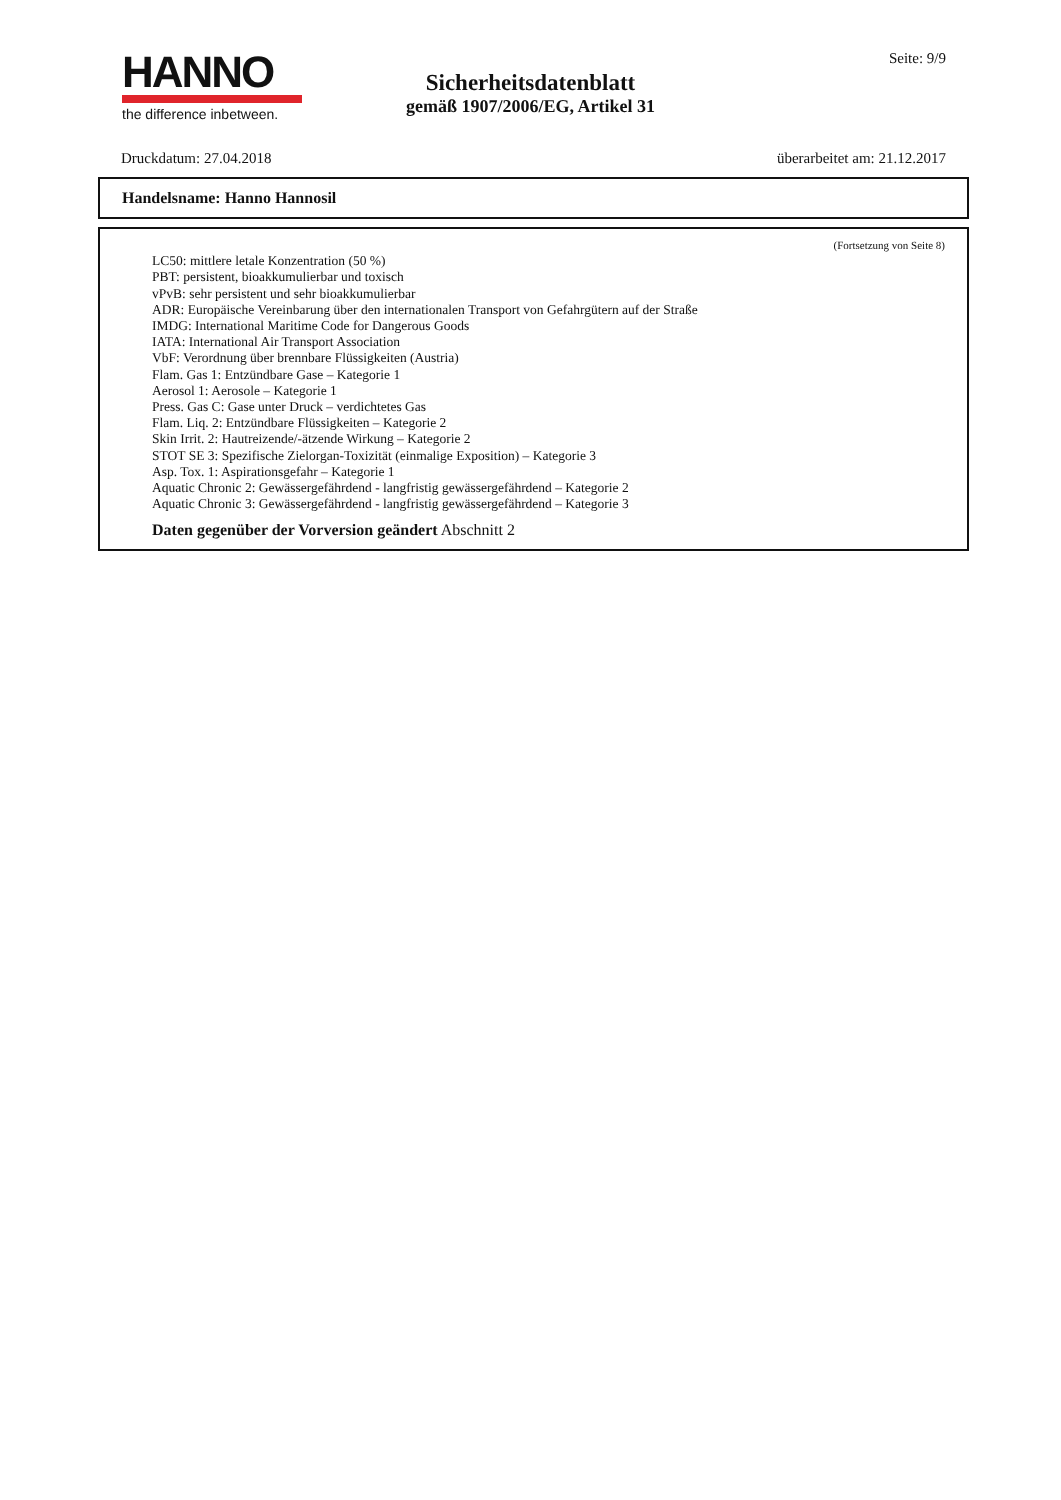HANNO
the difference inbetween.
Sicherheitsdatenblatt
gemäß 1907/2006/EG, Artikel 31
Seite: 9/9
Druckdatum: 27.04.2018 überarbeitet am: 21.12.2017
Handelsname: Hanno Hannosil
(Fortsetzung von Seite 8)
LC50: mittlere letale Konzentration (50 %)
PBT: persistent, bioakkumulierbar und toxisch
vPvB: sehr persistent und sehr bioakkumulierbar
ADR: Europäische Vereinbarung über den internationalen Transport von Gefahrgütern auf der Straße
IMDG: International Maritime Code for Dangerous Goods
IATA: International Air Transport Association
VbF: Verordnung über brennbare Flüssigkeiten (Austria)
Flam. Gas 1: Entzündbare Gase – Kategorie 1
Aerosol 1: Aerosole – Kategorie 1
Press. Gas C: Gase unter Druck – verdichtetes Gas
Flam. Liq. 2: Entzündbare Flüssigkeiten – Kategorie 2
Skin Irrit. 2: Hautreizende/-ätzende Wirkung – Kategorie 2
STOT SE 3: Spezifische Zielorgan-Toxizität (einmalige Exposition) – Kategorie 3
Asp. Tox. 1: Aspirationsgefahr – Kategorie 1
Aquatic Chronic 2: Gewässergefährdend - langfristig gewässergefährdend – Kategorie 2
Aquatic Chronic 3: Gewässergefährdend - langfristig gewässergefährdend – Kategorie 3
Daten gegenüber der Vorversion geändert Abschnitt 2